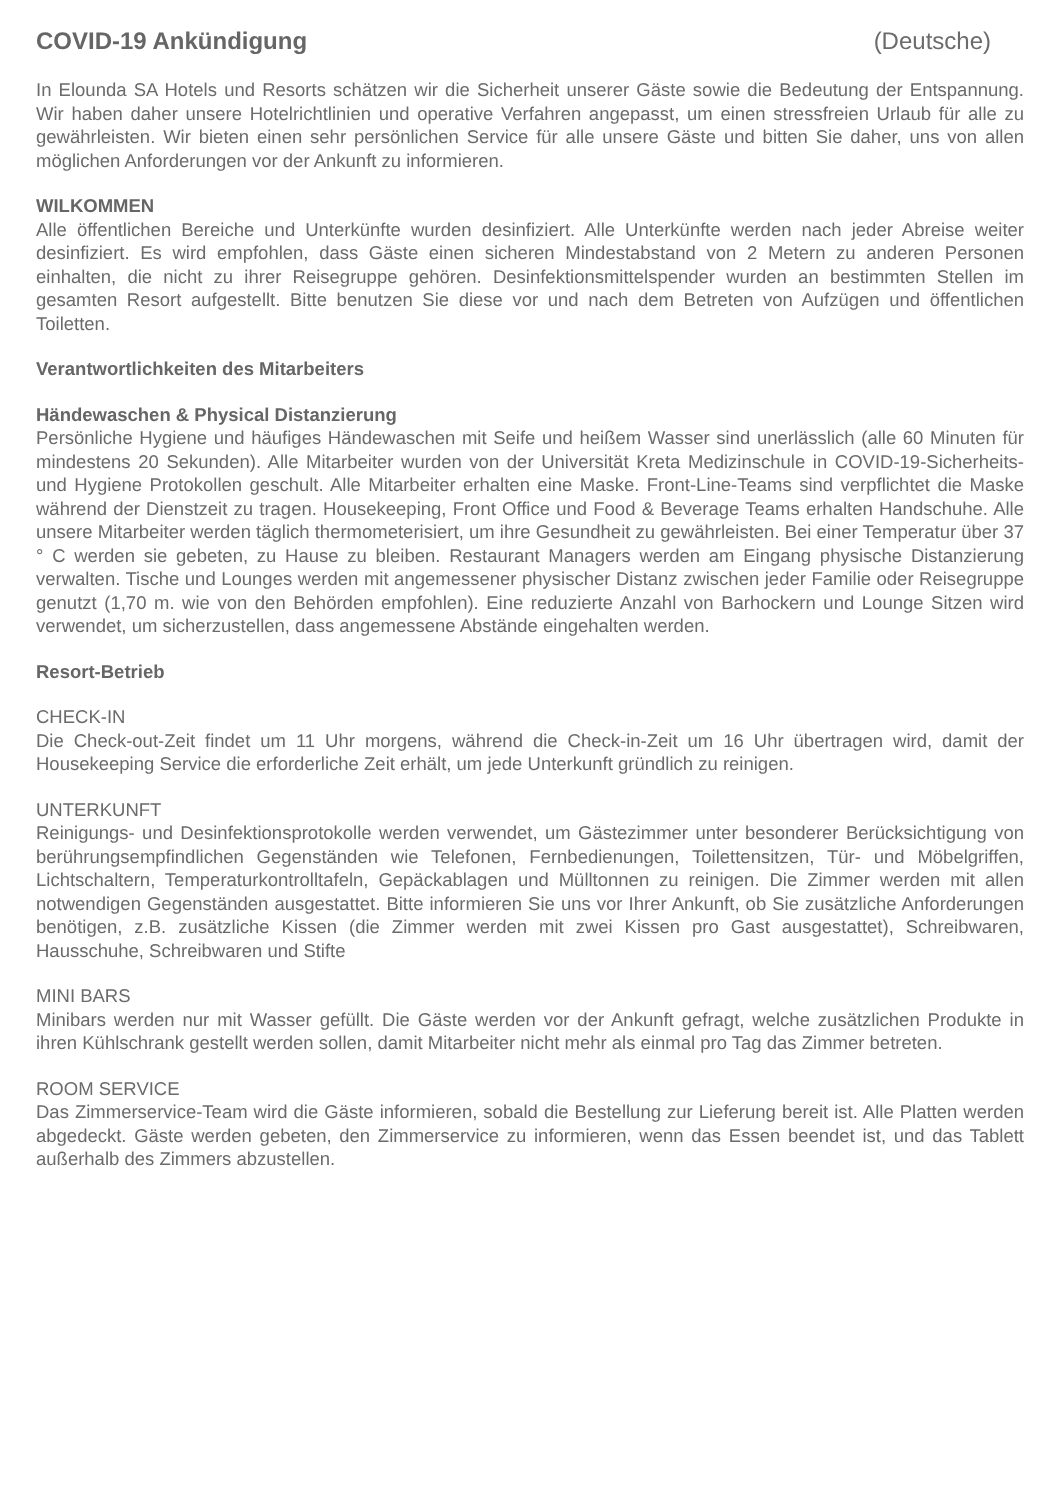COVID-19 Ankündigung (Deutsche)
In Elounda SA Hotels und Resorts schätzen wir die Sicherheit unserer Gäste sowie die Bedeutung der Entspannung. Wir haben daher unsere Hotelrichtlinien und operative Verfahren angepasst, um einen stressfreien Urlaub für alle zu gewährleisten. Wir bieten einen sehr persönlichen Service für alle unsere Gäste und bitten Sie daher, uns von allen möglichen Anforderungen vor der Ankunft zu informieren.
WILKOMMEN
Alle öffentlichen Bereiche und Unterkünfte wurden desinfiziert. Alle Unterkünfte werden nach jeder Abreise weiter desinfiziert. Es wird empfohlen, dass Gäste einen sicheren Mindestabstand von 2 Metern zu anderen Personen einhalten, die nicht zu ihrer Reisegruppe gehören. Desinfektionsmittelspender wurden an bestimmten Stellen im gesamten Resort aufgestellt. Bitte benutzen Sie diese vor und nach dem Betreten von Aufzügen und öffentlichen Toiletten.
Verantwortlichkeiten des Mitarbeiters
Händewaschen & Physical Distanzierung
Persönliche Hygiene und häufiges Händewaschen mit Seife und heißem Wasser sind unerlässlich (alle 60 Minuten für mindestens 20 Sekunden). Alle Mitarbeiter wurden von der Universität Kreta Medizinschule in COVID-19-Sicherheits- und Hygiene Protokollen geschult. Alle Mitarbeiter erhalten eine Maske. Front-Line-Teams sind verpflichtet die Maske während der Dienstzeit zu tragen. Housekeeping, Front Office und Food & Beverage Teams erhalten Handschuhe. Alle unsere Mitarbeiter werden täglich thermometerisiert, um ihre Gesundheit zu gewährleisten. Bei einer Temperatur über 37 ° C werden sie gebeten, zu Hause zu bleiben. Restaurant Managers werden am Eingang physische Distanzierung verwalten. Tische und Lounges werden mit angemessener physischer Distanz zwischen jeder Familie oder Reisegruppe genutzt (1,70 m. wie von den Behörden empfohlen). Eine reduzierte Anzahl von Barhockern und Lounge Sitzen wird verwendet, um sicherzustellen, dass angemessene Abstände eingehalten werden.
Resort-Betrieb
CHECK-IN
Die Check-out-Zeit findet um 11 Uhr morgens, während die Check-in-Zeit um 16 Uhr übertragen wird, damit der Housekeeping Service die erforderliche Zeit erhält, um jede Unterkunft gründlich zu reinigen.
UNTERKUNFT
Reinigungs- und Desinfektionsprotokolle werden verwendet, um Gästezimmer unter besonderer Berücksichtigung von berührungsempfindlichen Gegenständen wie Telefonen, Fernbedienungen, Toilettensitzen, Tür- und Möbelgriffen, Lichtschaltern, Temperaturkontrolltafeln, Gepäckablagen und Mülltonnen zu reinigen. Die Zimmer werden mit allen notwendigen Gegenständen ausgestattet. Bitte informieren Sie uns vor Ihrer Ankunft, ob Sie zusätzliche Anforderungen benötigen, z.B. zusätzliche Kissen (die Zimmer werden mit zwei Kissen pro Gast ausgestattet), Schreibwaren, Hausschuhe, Schreibwaren und Stifte
MINI BARS
Minibars werden nur mit Wasser gefüllt. Die Gäste werden vor der Ankunft gefragt, welche zusätzlichen Produkte in ihren Kühlschrank gestellt werden sollen, damit Mitarbeiter nicht mehr als einmal pro Tag das Zimmer betreten.
ROOM SERVICE
Das Zimmerservice-Team wird die Gäste informieren, sobald die Bestellung zur Lieferung bereit ist. Alle Platten werden abgedeckt. Gäste werden gebeten, den Zimmerservice zu informieren, wenn das Essen beendet ist, und das Tablett außerhalb des Zimmers abzustellen.